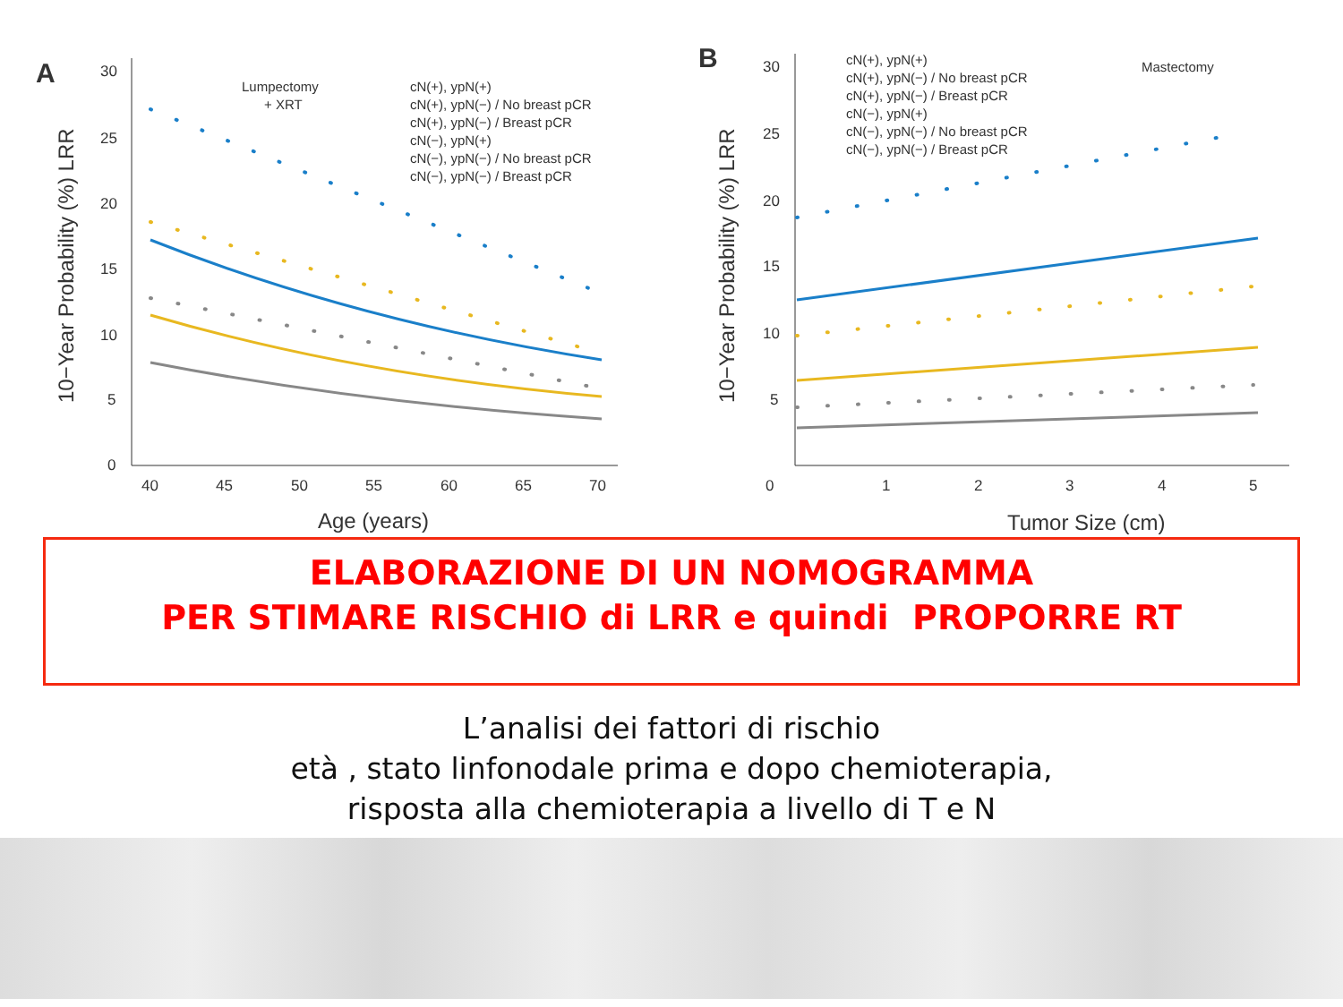A
10−Year Probability (%) LRR
30
25
20
15
10
5
0
40
45
50
55
60
65
70
Age (years)
Lumpectomy
+ XRT
cN(+), ypN(+)
cN(+), ypN(−) / No breast pCR
cN(+), ypN(−) / Breast pCR
cN(−), ypN(+)
cN(−), ypN(−) / No breast pCR
cN(−), ypN(−) / Breast pCR
B
10−Year Probability (%) LRR
30
25
20
15
10
5
0
1
2
3
4
5
Tumor Size (cm)
Mastectomy
cN(+), ypN(+)
cN(+), ypN(−) / No breast pCR
cN(+), ypN(−) / Breast pCR
cN(−), ypN(+)
cN(−), ypN(−) / No breast pCR
cN(−), ypN(−) / Breast pCR
ELABORAZIONE DI UN NOMOGRAMMA
PER STIMARE RISCHIO di LRR e quindi PROPORRE RT
L’analisi dei fattori di rischio
età , stato linfonodale prima e dopo chemioterapia,
risposta alla chemioterapia a livello di T e N